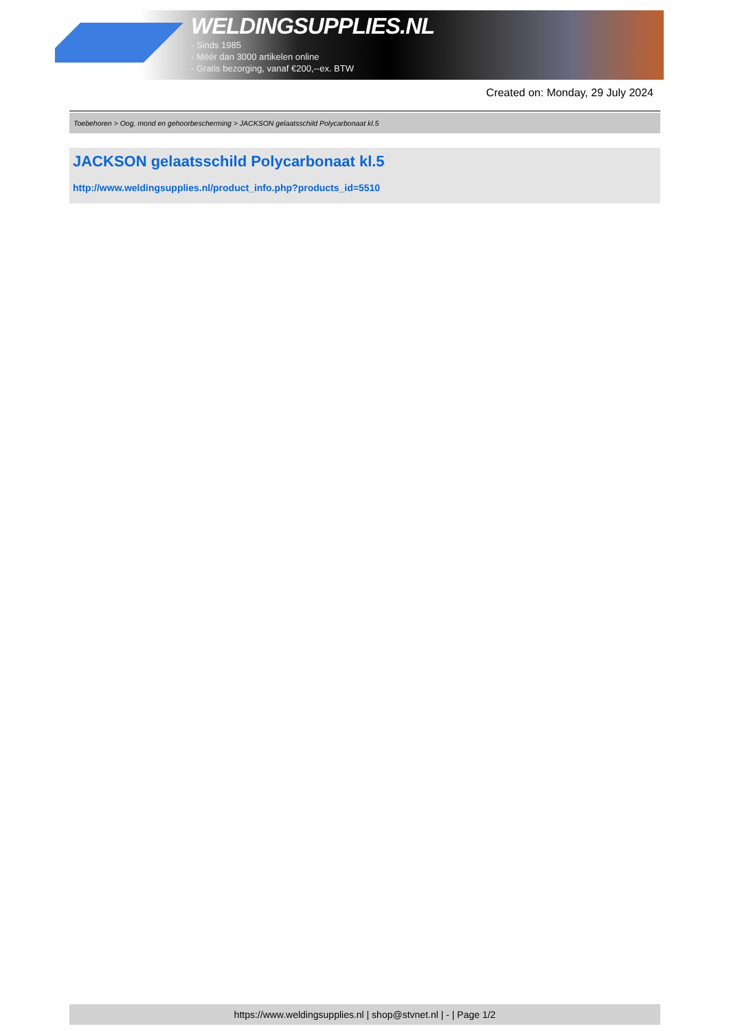WELDINGSUPPLIES.NL
- Sinds 1985
- Méér dan 3000 artikelen online
- Gratis bezorging, vanaf €200,--ex. BTW
Created on: Monday, 29 July 2024
Toebehoren > Oog, mond en gehoorbescherming > JACKSON gelaatsschild Polycarbonaat kl.5
JACKSON gelaatsschild Polycarbonaat kl.5
http://www.weldingsupplies.nl/product_info.php?products_id=5510
https://www.weldingsupplies.nl | shop@stvnet.nl | - | Page 1/2